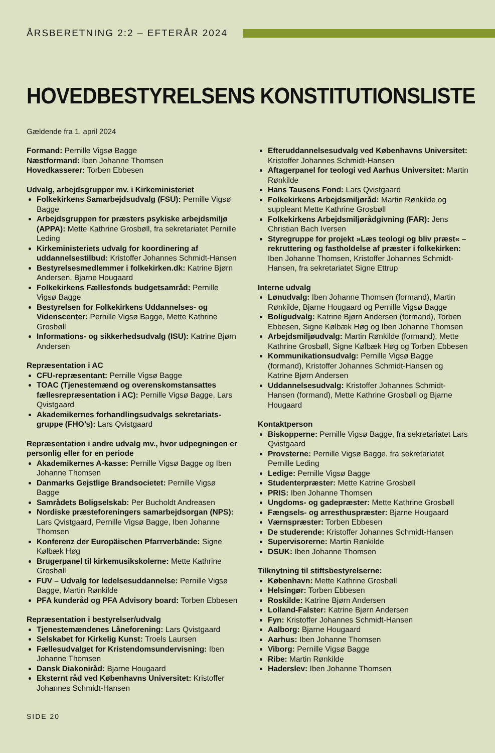ÅRSBERETNING 2:2 – EFTERÅR 2024
HOVEDBESTYRELSENS KONSTITUTIONSLISTE
Gældende fra 1. april 2024
Formand: Pernille Vigsø Bagge
Næstformand: Iben Johanne Thomsen
Hovedkasserer: Torben Ebbesen
Udvalg, arbejdsgrupper mv. i Kirkeministeriet
Folkekirkens Samarbejdsudvalg (FSU): Pernille Vigsø Bagge
Arbejdsgruppen for præsters psykiske arbejdsmiljø (APPA): Mette Kathrine Grosbøll, fra sekretariatet Pernille Leding
Kirkeministeriets udvalg for koordinering af uddannelsestilbud: Kristoffer Johannes Schmidt-Hansen
Bestyrelsesmedlemmer i folkekirken.dk: Katrine Bjørn Andersen, Bjarne Hougaard
Folkekirkens Fællesfonds budgetsamråd: Pernille Vigsø Bagge
Bestyrelsen for Folkekirkens Uddannelses- og Videnscenter: Pernille Vigsø Bagge, Mette Kathrine Grosbøll
Informations- og sikkerhedsudvalg (ISU): Katrine Bjørn Andersen
Repræsentation i AC
CFU-repræsentant: Pernille Vigsø Bagge
TOAC (Tjenestemænd og overenskomstansattes fællesrepræsentation i AC): Pernille Vigsø Bagge, Lars Qvistgaard
Akademikernes forhandlingsudvalgs sekretariats­gruppe (FHO’s): Lars Qvistgaard
Repræsentation i andre udvalg mv., hvor udpegningen er personlig eller for en periode
Akademikernes A-kasse: Pernille Vigsø Bagge og Iben Johanne Thomsen
Danmarks Gejstlige Brandsocietet: Pernille Vigsø Bagge
Samrådets Boligselskab: Per Bucholdt Andreasen
Nordiske præsteforeningers samarbejdsorgan (NPS): Lars Qvistgaard, Pernille Vigsø Bagge, Iben Johanne Thomsen
Konferenz der Europäischen Pfarrverbände: Signe Kølbæk Høg
Brugerpanel til kirkemusikskolerne: Mette Kathrine Grosbøll
FUV – Udvalg for ledelsesuddannelse: Pernille Vigsø Bagge, Martin Rønkilde
PFA kunderåd og PFA Advisory board: Torben Ebbesen
Repræsentation i bestyrelser/udvalg
Tjenestemændenes Låneforening: Lars Qvistgaard
Selskabet for Kirkelig Kunst: Troels Laursen
Fællesudvalget for Kristendomsundervisning: Iben Johanne Thomsen
Dansk Diakoniråd: Bjarne Hougaard
Eksternt råd ved Københavns Universitet: Kristoffer Johannes Schmidt-Hansen
Efteruddannelsesudvalg ved Københavns Universitet: Kristoffer Johannes Schmidt-Hansen
Aftagerpanel for teologi ved Aarhus Universitet: Martin Rønkilde
Hans Tausens Fond: Lars Qvistgaard
Folkekirkens Arbejdsmiljøråd: Martin Rønkilde og suppleant Mette Kathrine Grosbøll
Folkekirkens Arbejdsmiljørådgivning (FAR): Jens Christian Bach Iversen
Styregruppe for projekt »Læs teologi og bliv præst« – rekruttering og fastholdelse af præster i folkekirken: Iben Johanne Thomsen, Kristoffer Johannes Schmidt-Hansen, fra sekretariatet Signe Ettrup
Interne udvalg
Lønudvalg: Iben Johanne Thomsen (formand), Martin Rønkilde, Bjarne Hougaard og Pernille Vigsø Bagge
Boligudvalg: Katrine Bjørn Andersen (formand), Torben Ebbesen, Signe Kølbæk Høg og Iben Johanne Thomsen
Arbejdsmiljøudvalg: Martin Rønkilde (formand), Mette Kathrine Grosbøll, Signe Kølbæk Høg og Torben Ebbesen
Kommunikationsudvalg: Pernille Vigsø Bagge (formand), Kristoffer Johannes Schmidt-Hansen og Katrine Bjørn Andersen
Uddannelsesudvalg: Kristoffer Johannes Sch­midt-Hansen (formand), Mette Kathrine Grosbøll og Bjarne Hougaard
Kontaktperson
Biskopperne: Pernille Vigsø Bagge, fra sekretariatet Lars Qvistgaard
Provsterne: Pernille Vigsø Bagge, fra sekretariatet Pernille Leding
Ledige: Pernille Vigsø Bagge
Studenterpræster: Mette Katrine Grosbøll
PRIS: Iben Johanne Thomsen
Ungdoms- og gadepræster: Mette Kathrine Grosbøll
Fængsels- og arresthuspræster: Bjarne Hougaard
Værnspræster: Torben Ebbesen
De studerende: Kristoffer Johannes Schmidt-Hansen
Supervisorerne: Martin Rønkilde
DSUK: Iben Johanne Thomsen
Tilknytning til stiftsbestyrelserne:
København: Mette Kathrine Grosbøll
Helsingør: Torben Ebbesen
Roskilde: Katrine Bjørn Andersen
Lolland-Falster: Katrine Bjørn Andersen
Fyn: Kristoffer Johannes Schmidt-Hansen
Aalborg: Bjarne Hougaard
Aarhus: Iben Johanne Thomsen
Viborg: Pernille Vigsø Bagge
Ribe: Martin Rønkilde
Haderslev: Iben Johanne Thomsen
SIDE 20